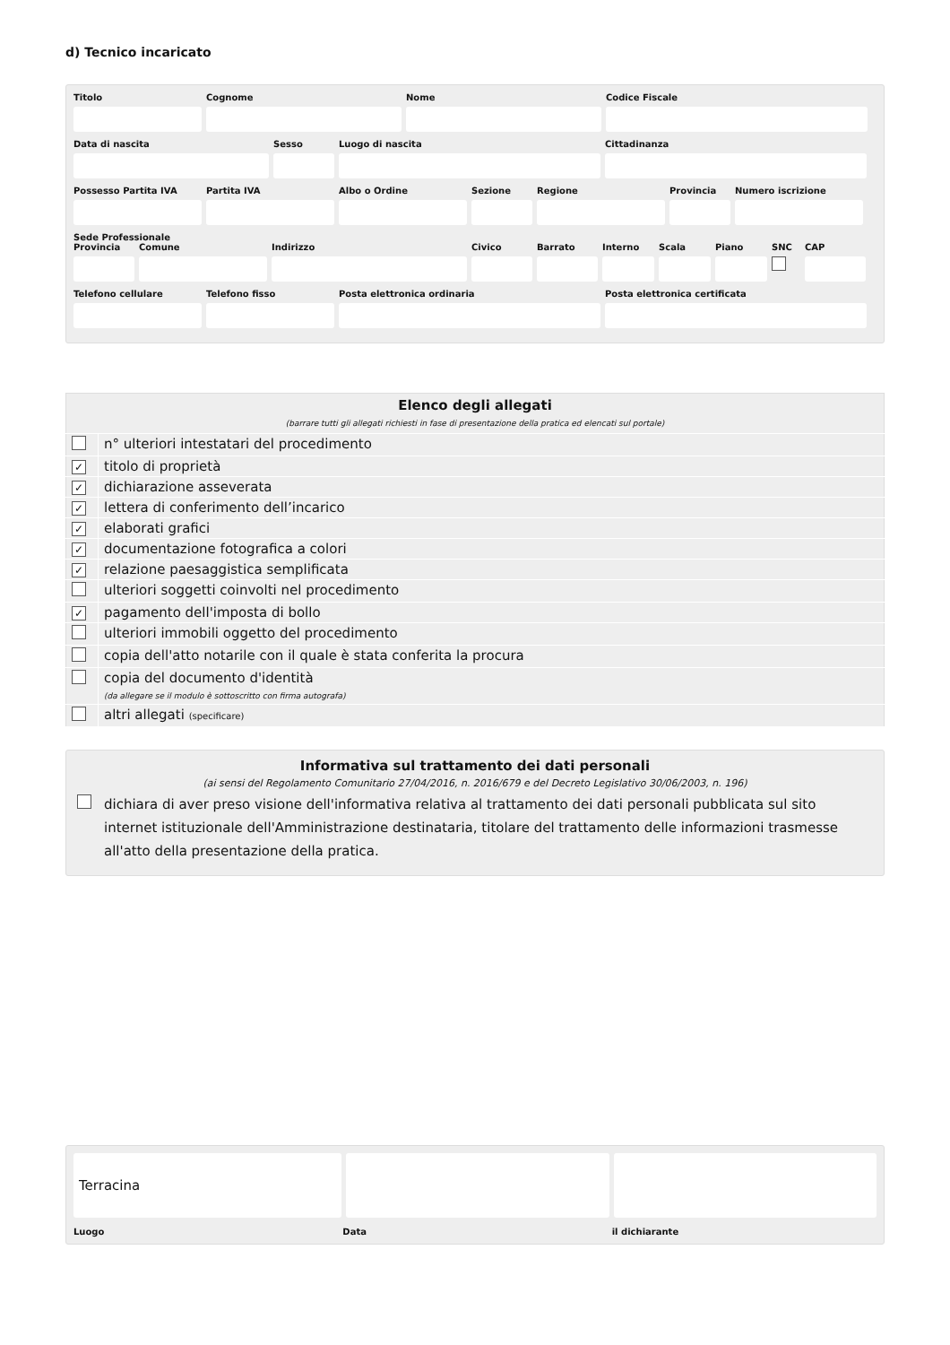d) Tecnico incaricato
Titolo Cognome Nome Codice Fiscale
Data di nascita Sesso Luogo di nascita Cittadinanza
Possesso Partita IVA
Partita IVA Albo o Ordine Sezione Regione Provincia
Numero iscrizione
Sede Professionale
Provincia
Comune Indirizzo Civico Barrato Interno
Scala Piano SNC CAP
Telefono cellulare
Telefono fisso Posta elettronica ordinaria Posta elettronica certificata
| Elenco degli allegati (barrare tutti gli allegati richiesti in fase di presentazione della pratica ed elencati sul portale) | |
| --- | --- |
| | n° ulteriori intestatari del procedimento |
| ✓ | titolo di proprietà |
| ✓ | dichiarazione asseverata |
| ✓ | lettera di conferimento dell’incarico |
| ✓ | elaborati grafici |
| ✓ | documentazione fotografica a colori |
| ✓ | relazione paesaggistica semplificata |
| | ulteriori soggetti coinvolti nel procedimento |
| ✓ | pagamento dell'imposta di bollo |
| | ulteriori immobili oggetto del procedimento |
| | copia dell'atto notarile con il quale è stata conferita la procura |
| | copia del documento d'identità (da allegare se il modulo è sottoscritto con firma autografa) |
| | altri allegati (specificare) |
Informativa sul trattamento dei dati personali
(ai sensi del Regolamento Comunitario 27/04/2016, n. 2016/679 e del Decreto Legislativo 30/06/2003, n. 196)
dichiara di aver preso visione dell'informativa relativa al trattamento dei dati personali pubblicata sul sito internet istituzionale dell'Amministrazione destinataria, titolare del trattamento delle informazioni trasmesse all'atto della presentazione della pratica.
Terracina
Luogo Data il dichiarante